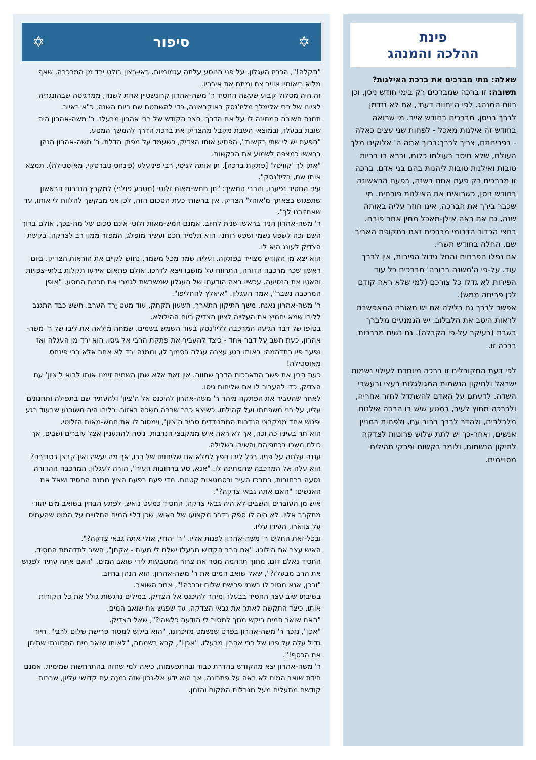פינת
ההלכה והמנהג
שאלה: מתי מברכים את ברכת האילנות?
תשובה: זו ברכה שמברכים רק בימי חודש ניסן, וכן רווח המנהג. לפי ה'יחווה דעת', אם לא נזדמן לברך בניסן, מברכים בחודש אייר. מי שרואה בחודש זה אילנות מאכל - לפחות שני עצים כאלה - בפריחתם, צריך לברך:ברוך אתה ה' אלוקינו מלך העולם, שלא חיסר בעולמו כלום, וברא בו בריות טובות ואילנות טובות ליהנות בהם בני אדם. ברכה זו מברכים רק פעם אחת בשנה, בפעם הראשונה בחודש ניסן, כשרואים את האילנות פורחים. מי שכבר בירך את הברכה, אינו חוזר עליה באותה שנה, גם אם ראה אילן-מאכל ממין אחר פורח. בחצי הכדור הדרומי מברכים זאת בתקופת האביב שם, החלה בחודש תשרי.
אם נפלו הפרחים והחל גידול הפירות, אין לברך עוד. על-פי ה'משנה ברורה' מברכים כל עוד הפירות לא גדלו כל צורכם (למי שלא ראה קודם לכן פריחה ממש).
אפשר לברך גם בלילה אם יש תאורה המאפשרת לראות היטב את הלבלוב. יש הנמנעים מלברך בשבת (בעיקר על-פי הקבלה). גם נשים מברכות ברכה זו.
לפי דעת המקובלים זו ברכה מיוחדת לעילוי נשמות ישראל ולתיקון הנשמות המגולגלות בעצי ובעשבי השדה. לדעתם על האדם להשתדל לחזר אחריה, ולברכה מחוץ לעיר, במטע שיש בו הרבה אילנות מלבלבים, ולהדר לברך ברוב עם, ולפחות במניין אנשים, ואחר-כך יש לתת שלוש פרוטות לצדקה לתיקון הנשמות, ולומר בקשות ופרקי תהילים מסויימים.
✡ סיפור ✡
"תקלה!", הכריז העגלון. על פני הנוסע עלתה עגמומיות. באי-רצון בולט ירד מן המרכבה, שאף מלוא ריאותיו אוויר צח ומתח את איבריו.
זה היה מסלול קבוע שעשה החסיד ר' משה-אהרון קרונשטיין אחת לשנה, ממרגיטה שבהונגריה לציונו של רבי אלימלך מליז'נסק באוקראינה, כדי להשתטח שם ביום השנה, כ"א באייר.
תחנה חשובה המתינה לו על אם הדרך: חצר הקודש של רבי אהרון מבעלז. ר' משה-אהרון היה שובת בבעלז, ובמוצאי השבת מקבל מהצדיק את ברכת הדרך להמשך המסע.
"הפעם יש לי שתי בקשות", הפתיע אותו הצדיק, כשעמד על מפתן הדלת. ר' משה-אהרון הנהן בראשו כמצפה לשמוע את הבקשות.
"אתן לך 'קוויטל' [פתקת ברכה]. תן אותה לגיסי, רבי פיניעלע (פינחס טברסקי, מאוסטילה). תמצא אותו שם, בליז'נסק".
עיני החסיד נפערו, והרבי המשיך: "תן חמש-מאות זלוטי (מטבע פולני) למקבץ הנדבות הראשון שתפגוש בצאתך מ'אוהל' הצדיק. אין ברשותי כעת הסכום הזה, לכן אני מבקשך להלוות לי אותו, עד שאחזירנו לך".
ר' משה-אהרון הניד בראשו שנית לחיוב. אמנם חמש-מאות זלוטי אינם סכום של מה-בכך, אולם ברוך השם זכה לשפע גשמי ושפע רוחני. הוא תלמיד חכם ועשיר מופלג, המפזר ממון רב לצדקה. בקשת הצדיק לעונג היא לו.
הוא יצא מן הקודש מצוייד בפתקה, ועליה שמר מכל משמר, נחוש לקיים את הוראות הצדיק. ביום ראשון שכר מרכבה הדורה, התרווח על מושבו ויצא לדרכו. אולם פתאום אירעו תקלות בלתי-צפויות והאטו את הנסיעה. עכשיו באה הודעתו של העגלון שמשבשת לגמרי את תכנית המסע. "אופן המרכבה נשבר", אמר העגלון. "איאלץ להחליפו".
ר' משה-אהרון נאנח. משך התיקון התארך, השעון תקתק, עוד מעט יֵרד הערב. חשש כבד התגנב לליבו שמא יחמיץ את העלייה לציון הצדיק ביום ההילולא.
בסופו של דבר הגיעה המרכבה לליז'נסק בעוד השמש בשמים. שמחה מילאה את ליבו של ר' משה-אהרון. כעת חשב על דבר אחד - כיצד להעביר את פתקת הרבי אל גיסו. הוא ירד מן העגלה ואז נפער פיו בתדהמה: באותו רגע עצרה עגלה בסמוך לו, וממנה ירד לא אחר אלא רבי פינחס מאוסטילה!
כעת הבין את פשר התארכות הדרך שחווה. אין זאת אלא שמן השמים זימנו אותו לבוא לַ'ציון' עם הצדיק, כדי להעביר לו את שליחות גיסו.
לאחר שהעביר את הפתקה מיהר ר' משה-אהרון להיכנס אל ה'ציון' ולהעתיר שם בתפילה ותחנונים עליו, על בני משפחתו ועל קהילתו. כשיצא כבר שררה חשֵכה באזור. בליבו היה משוכנע שבעוד רגע יפגוש אחד ממקבצי הנדבות המתגודדים סביב ה'ציון', וימסור לו את חמש-מאות הזלוטי.
הוא תר בעיניו כה וכה, אך לא ראה איש ממקבצי הנדבות. ניסה להתעניין אצל עוברים ושבים, אך כולם משכו בכתפיהם והשיבו בשלילה.
עננה עלתה על פניו. בכל ליבו חפץ למלא את שליחותו של רבו, אך מה יעשה ואין קבצן בסביבה? הוא עלה אל המרכבה שהמתינה לו. "אנא, סע ברחובות העיר", הורה לעגלון. המרכבה ההדורה נסעה ברחובות, במרכז העיר ובסמטאות קטנות. מדי פעם בפעם הציץ ממנה החסיד ושאל את האנשים: "האם אתה גבאי צדקה?".
איש מן העוברים והשבים לא היה גבאי צדקה. החסיד כמעט נואש. לפתע הבחין בשואב מים יהודי מתקרב אליו. לא היה לו ספק בדבר מקצועו של האיש, שכן דליי המים התלויים על המוט שהעמיס על צווארו, העידו עליו.
ובכל-זאת החליט ר' משה-אהרון לפנות אליו. "ר' יהודי, אולי אתה גבאי צדקה?".
האיש עצר את הילוכו. "אם הרב הקדוש מבעלז ישלח לי מעות - אקחן", השיב לתדהמת החסיד. החסיד נאלם דום. מתוך תדהמה מסר את צרור המטבעות לידי שואב המים. "האם אתה עתיד לפגוש את הרב מבעלז?", שאל שואב המים את ר' משה-אהרון. הוא הנהן בחיוב.
"ובכן, אנא מסור לו בשמי פרישת שלום וברכה!", אמר השואב.
בשיבתו שוב עצר החסיד בבעלז ומיהר להיכנס אל הצדיק. במילים נרגשות גולל את כל הקורות אותו, כיצד התקשה לאתר את גבאי הצדקה, עד שפגש את שואב המים.
"האם שואב המים ביקש ממך למסור לי הודעה כלשהי?", שאל הצדיק.
"אכן", נזכר ר' משה-אהרון בפרט שנשמט מזיכרונו, "הוא ביקש למסור פרישת שלום לרבי". חיוך גדול עלה על פניו של רבי אהרון מבעלז. "אכן!", קרא בשמחה, "לאותו שואב מים התכוונתי שתיתן את הכסף!".
ר' משה-אהרון יצא מהקודש בהדרת כבוד ובהתפעמות, כיאה למי שחזה בהתרחשות שמימית. אמנם חידת שואב המים לא באה על פתרונה, אך הוא ידע אל-נכון שזה נמנֶה עם קדושי עליון, שברוח קודשם מתעלים מעל מגבלות המקום והזמן.